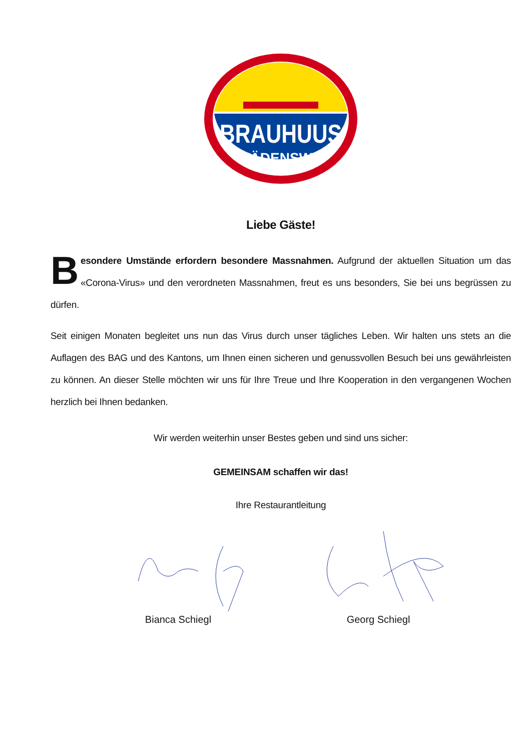BRAUHUUS
WÄDENSWIL
Liebe Gäste!
Besondere Umstände erfordern besondere Massnahmen. Aufgrund der aktuellen Situation um das «Corona-Virus» und den verordneten Massnahmen, freut es uns besonders, Sie bei uns begrüssen zu dürfen.
Seit einigen Monaten begleitet uns nun das Virus durch unser tägliches Leben. Wir halten uns stets an die Auflagen des BAG und des Kantons, um Ihnen einen sicheren und genussvollen Besuch bei uns gewährleisten zu können. An dieser Stelle möchten wir uns für Ihre Treue und Ihre Kooperation in den vergangenen Wochen herzlich bei Ihnen bedanken.
Wir werden weiterhin unser Bestes geben und sind uns sicher:
GEMEINSAM schaffen wir das!
Ihre Restaurantleitung
Bianca Schiegl
Georg Schiegl